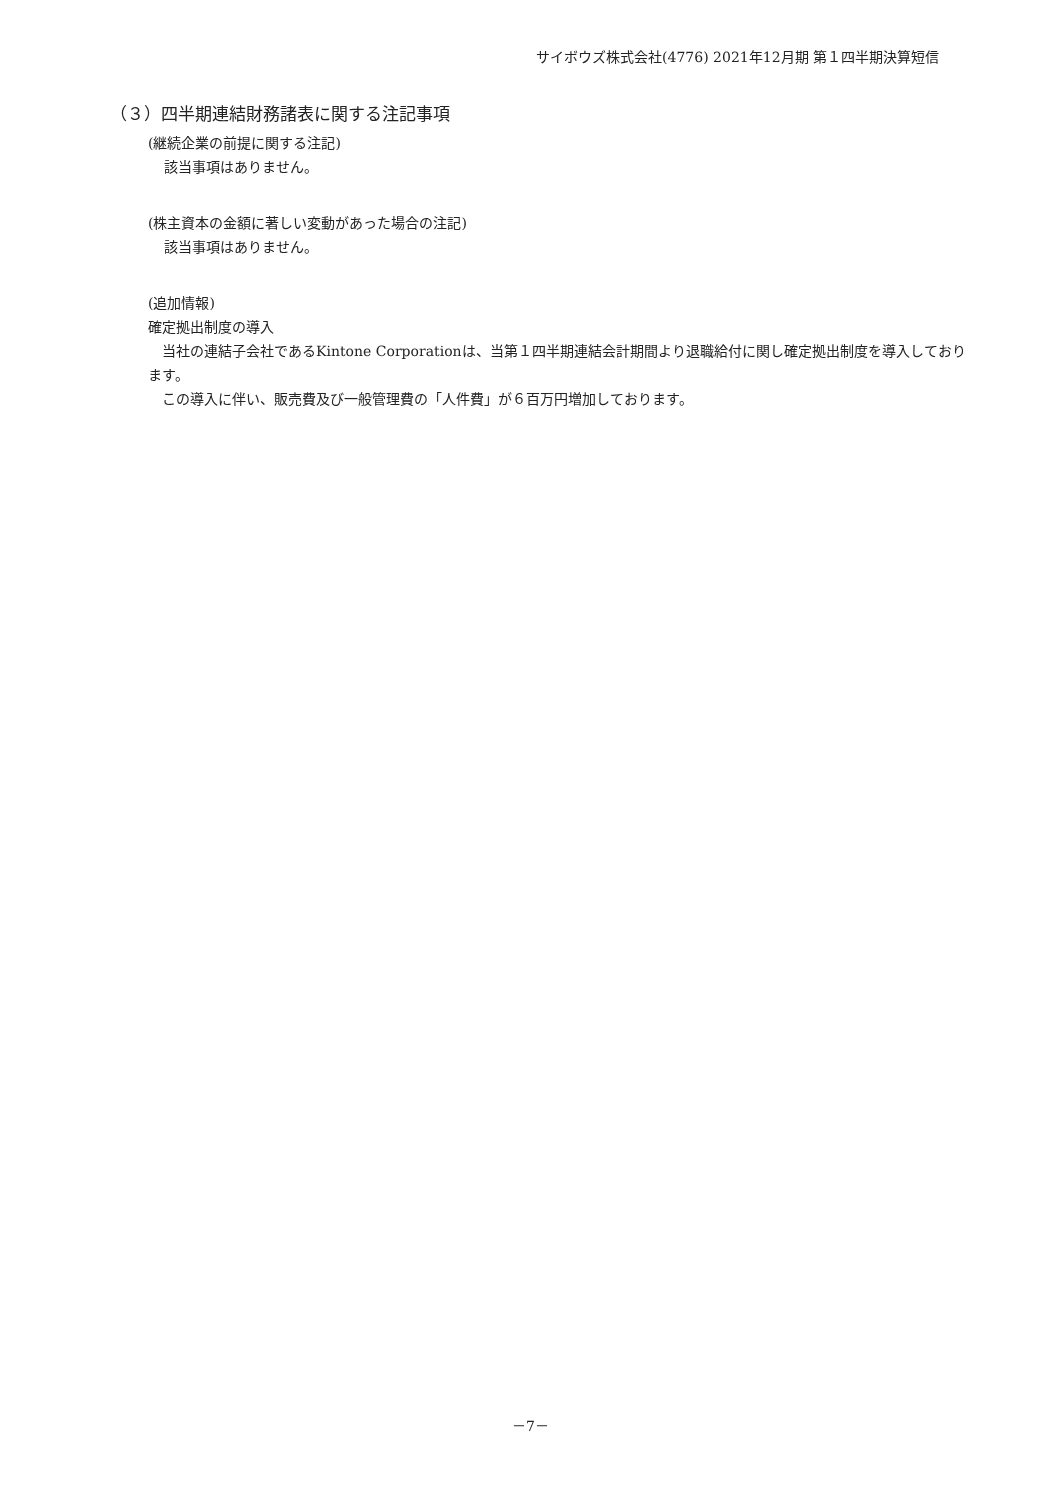サイボウズ株式会社(4776) 2021年12月期 第１四半期決算短信
（３）四半期連結財務諸表に関する注記事項
(継続企業の前提に関する注記)
該当事項はありません。
(株主資本の金額に著しい変動があった場合の注記)
該当事項はありません。
(追加情報)
確定拠出制度の導入
　当社の連結子会社であるKintone Corporationは、当第１四半期連結会計期間より退職給付に関し確定拠出制度を導入しております。
　この導入に伴い、販売費及び一般管理費の「人件費」が６百万円増加しております。
－7－